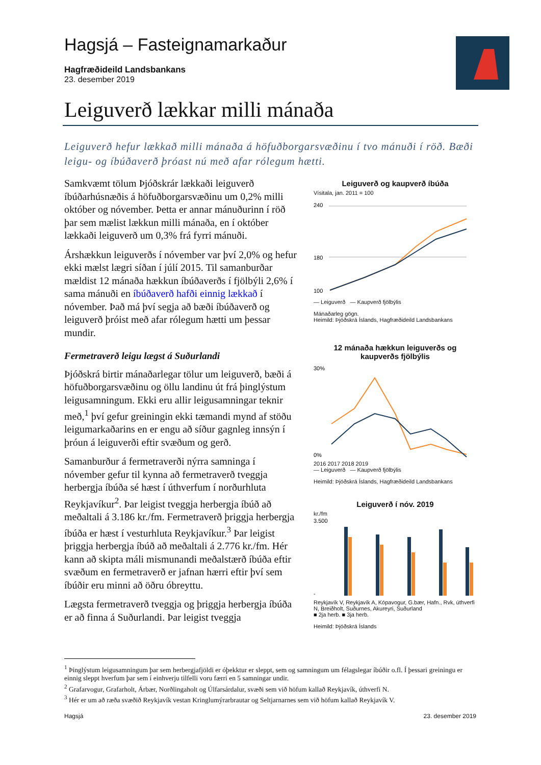Hagsjá – Fasteignamarkaður
Hagfræðideild Landsbankans
23. desember 2019
Leiguverð lækkar milli mánaða
Leiguverð hefur lækkað milli mánaða á höfuðborgarsvæðinu í tvo mánuði í röð. Bæði leigu- og íbúðaverð þróast nú með afar rólegum hætti.
Samkvæmt tölum Þjóðskrár lækkaði leiguverð íbúðarhúsnæðis á höfuðborgarsvæðinu um 0,2% milli október og nóvember. Þetta er annar mánuðurinn í röð þar sem mælist lækkun milli mánaða, en í október lækkaði leiguverð um 0,3% frá fyrri mánuði.
Árshækkun leiguverðs í nóvember var því 2,0% og hefur ekki mælst lægri síðan í júlí 2015. Til samanburðar mældist 12 mánaða hækkun íbúðaverðs í fjölbýli 2,6% í sama mánuði en íbúðaverð hafði einnig lækkað í nóvember. Það má því segja að bæði íbúðaverð og leiguverð þróist með afar rólegum hætti um þessar mundir.
Fermetraverð leigu lægst á Suðurlandi
Þjóðskrá birtir mánaðarlegar tölur um leiguverð, bæði á höfuðborgarsvæðinu og öllu landinu út frá þinglýstum leigusamningum. Ekki eru allir leigusamningar teknir með,<sup>1</sup> því gefur greiningin ekki tæmandi mynd af stöðu leigumarkaðarins en er engu að síður gagnleg innsýn í þróun á leiguverði eftir svæðum og gerð.
Samanburður á fermetraverði nýrra samninga í nóvember gefur til kynna að fermetraverð tveggja herbergja íbúða sé hæst í úthverfum í norðurhluta Reykjavíkur<sup>2</sup>. Þar leigist tveggja herbergja íbúð að meðaltali á 3.186 kr./fm. Fermetraverð þriggja herbergja íbúða er hæst í vesturhluta Reykjavíkur.<sup>3</sup> Þar leigist þriggja herbergja íbúð að meðaltali á 2.776 kr./fm. Hér kann að skipta máli mismunandi meðalstærð íbúða eftir svæðum en fermetraverð er jafnan hærri eftir því sem íbúðir eru minni að öðru óbreyttu.
Lægsta fermetraverð tveggja og þriggja herbergja íbúða er að finna á Suðurlandi. Þar leigist tveggja
Leiguverð og kaupverð íbúða
Vísitala, jan. 2011 = 100
240
180
100
— Leiguverð — Kaupverð fjölbýlis
Mánaðarleg gögn.
Heimild: Þjóðskrá Íslands, Hagfræðideild Landsbankans
12 mánaða hækkun leiguverðs og kaupverðs fjölbýlis
30%
0%
2016 2017 2018 2019
— Leiguverð — Kaupverð fjölbýlis
Heimild: Þjóðskrá Íslands, Hagfræðideild Landsbankans
Leiguverð í nóv. 2019
kr./fm
3.500
-
Reykjavík V, Reykjavík A, Kópavogur, G.bær, Hafn., Rvk, úthverfi N, Breiðholt, Suðurnes, Akureyri, Suðurland
■ 2ja herb. ■ 3ja herb.
Heimild: Þjóðskrá Íslands
<sup>1</sup> Þinglýstum leigusamningum þar sem herbergjafjöldi er óþekktur er sleppt, sem og samningum um félagslegar íbúðir o.fl. Í þessari greiningu er einnig sleppt hverfum þar sem í einhverju tilfelli voru færri en 5 samningar undir.
<sup>2</sup> Grafarvogur, Grafarholt, Árbær, Norðlingaholt og Úlfarsárdalur, svæði sem við höfum kallað Reykjavík, úthverfi N.
<sup>3</sup> Hér er um að ræða svæðið Reykjavík vestan Kringlumýrarbrautar og Seltjarnarnes sem við höfum kallað Reykjavík V.
Hagsjá 23. desember 2019